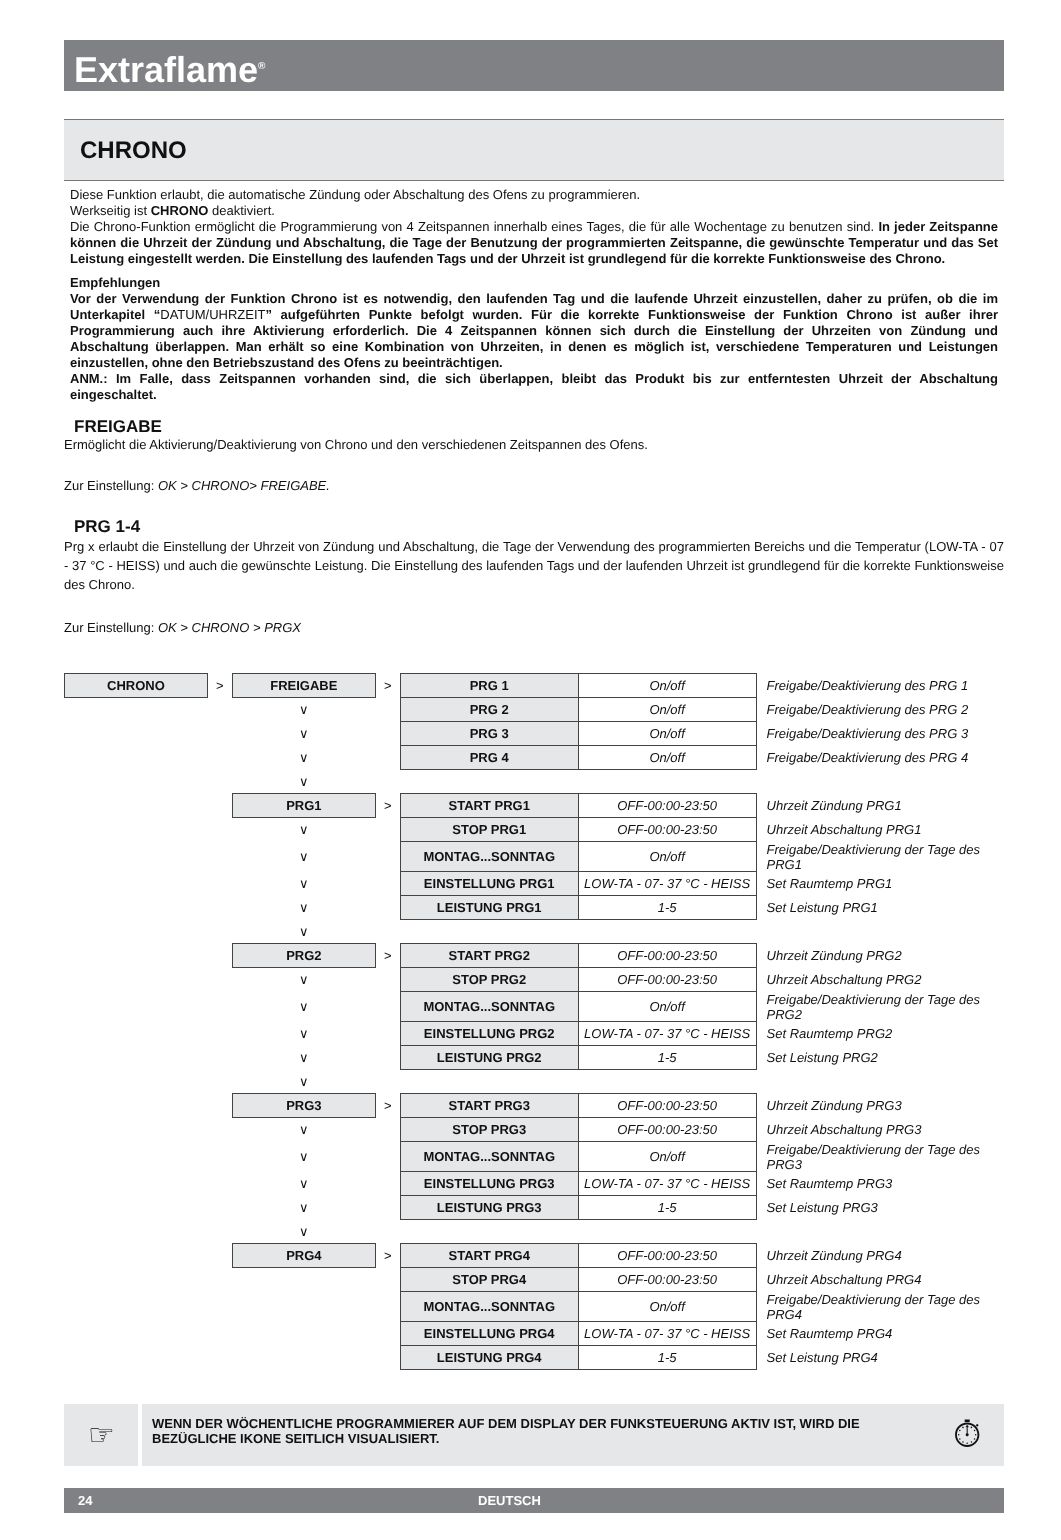Extraflame<sup>®</sup>
CHRONO
Diese Funktion erlaubt, die automatische Zündung oder Abschaltung des Ofens zu programmieren.
Werkseitig ist CHRONO deaktiviert.
Die Chrono-Funktion ermöglicht die Programmierung von 4 Zeitspannen innerhalb eines Tages, die für alle Wochentage zu benutzen sind. In jeder Zeitspanne können die Uhrzeit der Zündung und Abschaltung, die Tage der Benutzung der programmierten Zeitspanne, die gewünschte Temperatur und das Set Leistung eingestellt werden. Die Einstellung des laufenden Tags und der Uhrzeit ist grundlegend für die korrekte Funktionsweise des Chrono.
Empfehlungen
Vor der Verwendung der Funktion Chrono ist es notwendig, den laufenden Tag und die laufende Uhrzeit einzustellen, daher zu prüfen, ob die im Unterkapitel “DATUM/UHRZEIT” aufgeführten Punkte befolgt wurden. Für die korrekte Funktionsweise der Funktion Chrono ist außer ihrer Programmierung auch ihre Aktivierung erforderlich. Die 4 Zeitspannen können sich durch die Einstellung der Uhrzeiten von Zündung und Abschaltung überlappen. Man erhält so eine Kombination von Uhrzeiten, in denen es möglich ist, verschiedene Temperaturen und Leistungen einzustellen, ohne den Betriebszustand des Ofens zu beeinträchtigen.
ANM.: Im Falle, dass Zeitspannen vorhanden sind, die sich überlappen, bleibt das Produkt bis zur entferntesten Uhrzeit der Abschaltung eingeschaltet.
FREIGABE
Ermöglicht die Aktivierung/Deaktivierung von Chrono und den verschiedenen Zeitspannen des Ofens.
Zur Einstellung: OK > CHRONO> FREIGABE.
PRG 1-4
Prg x erlaubt die Einstellung der Uhrzeit von Zündung und Abschaltung, die Tage der Verwendung des programmierten Bereichs und die Temperatur (LOW-TA - 07 - 37 °C - HEISS) und auch die gewünschte Leistung. Die Einstellung des laufenden Tags und der laufenden Uhrzeit ist grundlegend für die korrekte Funktionsweise des Chrono.
Zur Einstellung: OK > CHRONO > PRGX
| CHRONO | > | FREIGABE | > | PRG 1 | On/off | Freigabe/Deaktivierung des PRG 1 |
| | | ∨ | | PRG 2 | On/off | Freigabe/Deaktivierung des PRG 2 |
| | | ∨ | | PRG 3 | On/off | Freigabe/Deaktivierung des PRG 3 |
| | | ∨ | | PRG 4 | On/off | Freigabe/Deaktivierung des PRG 4 |
| | | ∨ | | | | |
| | | PRG1 | > | START PRG1 | OFF-00:00-23:50 | Uhrzeit Zündung PRG1 |
| | | ∨ | | STOP PRG1 | OFF-00:00-23:50 | Uhrzeit Abschaltung PRG1 |
| | | ∨ | | MONTAG...SONNTAG | On/off | Freigabe/Deaktivierung der Tage des PRG1 |
| | | ∨ | | EINSTELLUNG PRG1 | LOW-TA - 07- 37 °C - HEISS | Set Raumtemp PRG1 |
| | | ∨ | | LEISTUNG PRG1 | 1-5 | Set Leistung PRG1 |
| | | ∨ | | | | |
| | | PRG2 | > | START PRG2 | OFF-00:00-23:50 | Uhrzeit Zündung PRG2 |
| | | ∨ | | STOP PRG2 | OFF-00:00-23:50 | Uhrzeit Abschaltung PRG2 |
| | | ∨ | | MONTAG...SONNTAG | On/off | Freigabe/Deaktivierung der Tage des PRG2 |
| | | ∨ | | EINSTELLUNG PRG2 | LOW-TA - 07- 37 °C - HEISS | Set Raumtemp PRG2 |
| | | ∨ | | LEISTUNG PRG2 | 1-5 | Set Leistung PRG2 |
| | | ∨ | | | | |
| | | PRG3 | > | START PRG3 | OFF-00:00-23:50 | Uhrzeit Zündung PRG3 |
| | | ∨ | | STOP PRG3 | OFF-00:00-23:50 | Uhrzeit Abschaltung PRG3 |
| | | ∨ | | MONTAG...SONNTAG | On/off | Freigabe/Deaktivierung der Tage des PRG3 |
| | | ∨ | | EINSTELLUNG PRG3 | LOW-TA - 07- 37 °C - HEISS | Set Raumtemp PRG3 |
| | | ∨ | | LEISTUNG PRG3 | 1-5 | Set Leistung PRG3 |
| | | ∨ | | | | |
| | | PRG4 | > | START PRG4 | OFF-00:00-23:50 | Uhrzeit Zündung PRG4 |
| | | | | STOP PRG4 | OFF-00:00-23:50 | Uhrzeit Abschaltung PRG4 |
| | | | | MONTAG...SONNTAG | On/off | Freigabe/Deaktivierung der Tage des PRG4 |
| | | | | EINSTELLUNG PRG4 | LOW-TA - 07- 37 °C - HEISS | Set Raumtemp PRG4 |
| | | | | LEISTUNG PRG4 | 1-5 | Set Leistung PRG4 |
☞
WENN DER WÖCHENTLICHE PROGRAMMIERER AUF DEM DISPLAY DER FUNKSTEUERUNG AKTIV IST, WIRD DIE BEZÜGLICHE IKONE SEITLICH VISUALISIERT. ⏱
24 DEUTSCH